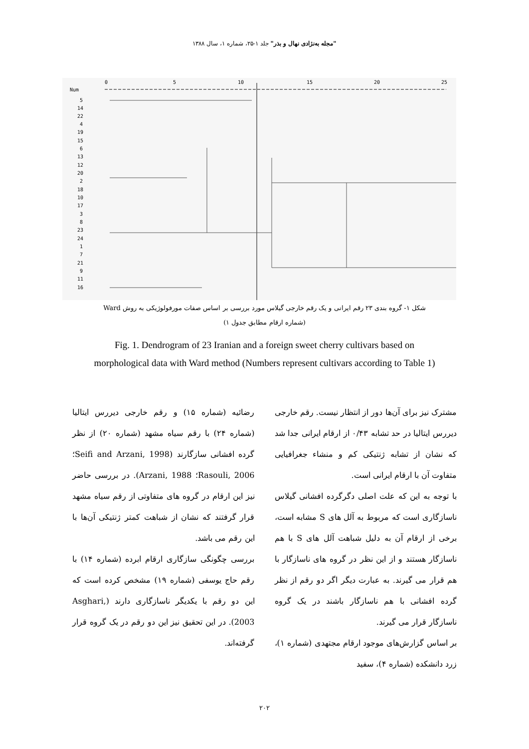"مجله به‌نژادی نهال و بذر" جلد ۱-۲۵، شماره ۱، سال ۱۳۸۸
0
5
10
15
20
25
Num
5
14
22
4
19
15
6
13
12
20
2
18
10
17
3
8
23
24
1
7
21
9
11
16
شکل ۱- گروه بندی ۲۳ رقم ایرانی و یک رقم خارجی گیلاس مورد بررسی بر اساس صفات مورفولوژیکی به روش Ward
(شماره ارقام مطابق جدول ۱)
Fig. 1. Dendrogram of 23 Iranian and a foreign sweet cherry cultivars based on
morphological data with Ward method (Numbers represent cultivars according to Table 1)
مشترک نیز برای آن‌ها دور از انتظار نیست. رقم خارجی دیررس ایتالیا در حد تشابه ۰/۴۳ از ارقام ایرانی جدا شد که نشان از تشابه ژنتیکی کم و منشاء جغرافیایی متفاوت آن با ارقام ایرانی است.
با توجه به این که علت اصلی دگرگرده افشانی گیلاس ناسازگاری است که مربوط به آلل های S مشابه است، برخی از ارقام آن به دلیل شباهت آلل های S با هم ناسازگار هستند و از این نظر در گروه های ناسازگار با هم قرار می گیرند. به عبارت دیگر اگر دو رقم از نظر گرده افشانی با هم ناسازگار باشند در یک گروه ناسازگار قرار می گیرند.
بر اساس گزارش‌های موجود ارقام مجتهدی (شماره ۱)، زرد دانشکده (شماره ۴)، سفید
رضائیه (شماره ۱۵) و رقم خارجی دیررس ایتالیا (شماره ۲۴) با رقم سیاه مشهد (شماره ۲۰) از نظر گرده افشانی سازگارند (Seifi and Arzani, 1998؛ Rasouli, 2006؛ Arzani, 1988). در بررسی حاضر نیز این ارقام در گروه های متفاوتی از رقم سیاه مشهد قرار گرفتند که نشان از شباهت کمتر ژنتیکی آن‌ها با این رقم می باشد.
بررسی چگونگی سازگاری ارقام ابرده (شماره ۱۴) با رقم حاج یوسفی (شماره ۱۹) مشخص کرده است که این دو رقم با یکدیگر ناسازگاری دارند (Asghari, 2003). در این تحقیق نیز این دو رقم در یک گروه قرار گرفته‌اند.
۲۰۲